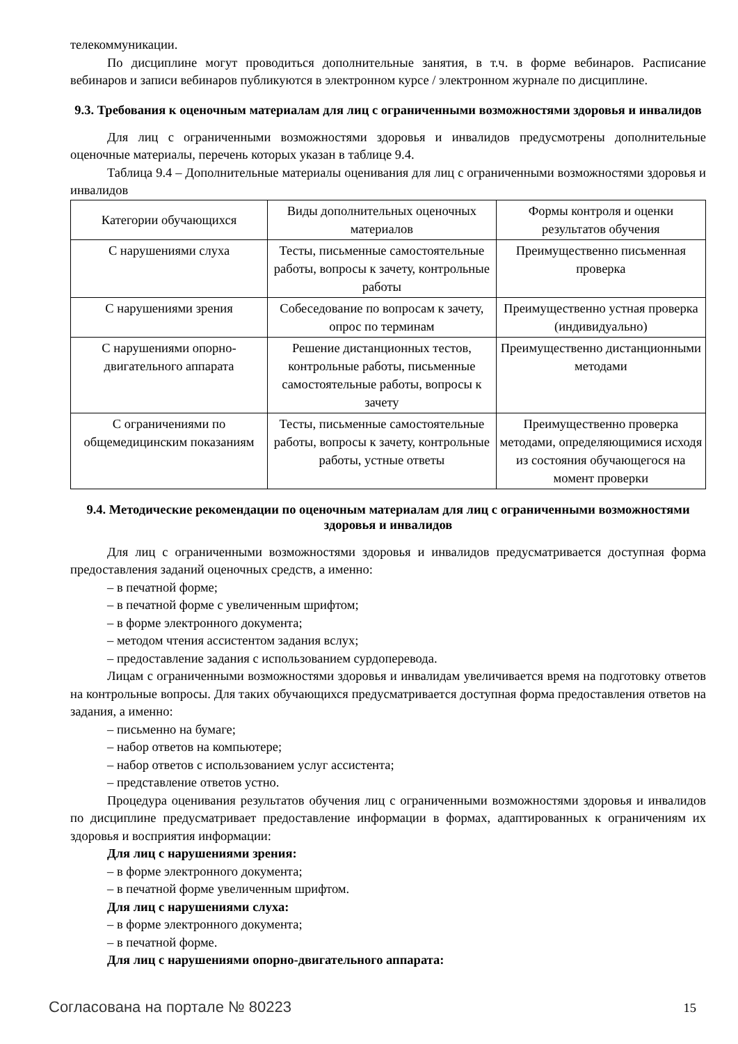телекоммуникации.
По дисциплине могут проводиться дополнительные занятия, в т.ч. в форме вебинаров. Расписание вебинаров и записи вебинаров публикуются в электронном курсе / электронном журнале по дисциплине.
9.3. Требования к оценочным материалам для лиц с ограниченными возможностями здоровья и инвалидов
Для лиц с ограниченными возможностями здоровья и инвалидов предусмотрены дополнительные оценочные материалы, перечень которых указан в таблице 9.4.
Таблица 9.4 – Дополнительные материалы оценивания для лиц с ограниченными возможностями здоровья и инвалидов
| Категории обучающихся | Виды дополнительных оценочных материалов | Формы контроля и оценки результатов обучения |
| С нарушениями слуха | Тесты, письменные самостоятельные работы, вопросы к зачету, контрольные работы | Преимущественно письменная проверка |
| С нарушениями зрения | Собеседование по вопросам к зачету, опрос по терминам | Преимущественно устная проверка (индивидуально) |
| С нарушениями опорно-двигательного аппарата | Решение дистанционных тестов, контрольные работы, письменные самостоятельные работы, вопросы к зачету | Преимущественно дистанционными методами |
| С ограничениями по общемедицинским показаниям | Тесты, письменные самостоятельные работы, вопросы к зачету, контрольные работы, устные ответы | Преимущественно проверка методами, определяющимися исходя из состояния обучающегося на момент проверки |
9.4. Методические рекомендации по оценочным материалам для лиц с ограниченными возможностями здоровья и инвалидов
Для лиц с ограниченными возможностями здоровья и инвалидов предусматривается доступная форма предоставления заданий оценочных средств, а именно:
– в печатной форме;
– в печатной форме с увеличенным шрифтом;
– в форме электронного документа;
– методом чтения ассистентом задания вслух;
– предоставление задания с использованием сурдоперевода.
Лицам с ограниченными возможностями здоровья и инвалидам увеличивается время на подготовку ответов на контрольные вопросы. Для таких обучающихся предусматривается доступная форма предоставления ответов на задания, а именно:
– письменно на бумаге;
– набор ответов на компьютере;
– набор ответов с использованием услуг ассистента;
– представление ответов устно.
Процедура оценивания результатов обучения лиц с ограниченными возможностями здоровья и инвалидов по дисциплине предусматривает предоставление информации в формах, адаптированных к ограничениям их здоровья и восприятия информации:
Для лиц с нарушениями зрения:
– в форме электронного документа;
– в печатной форме увеличенным шрифтом.
Для лиц с нарушениями слуха:
– в форме электронного документа;
– в печатной форме.
Для лиц с нарушениями опорно-двигательного аппарата:
Согласована на портале № 80223 15